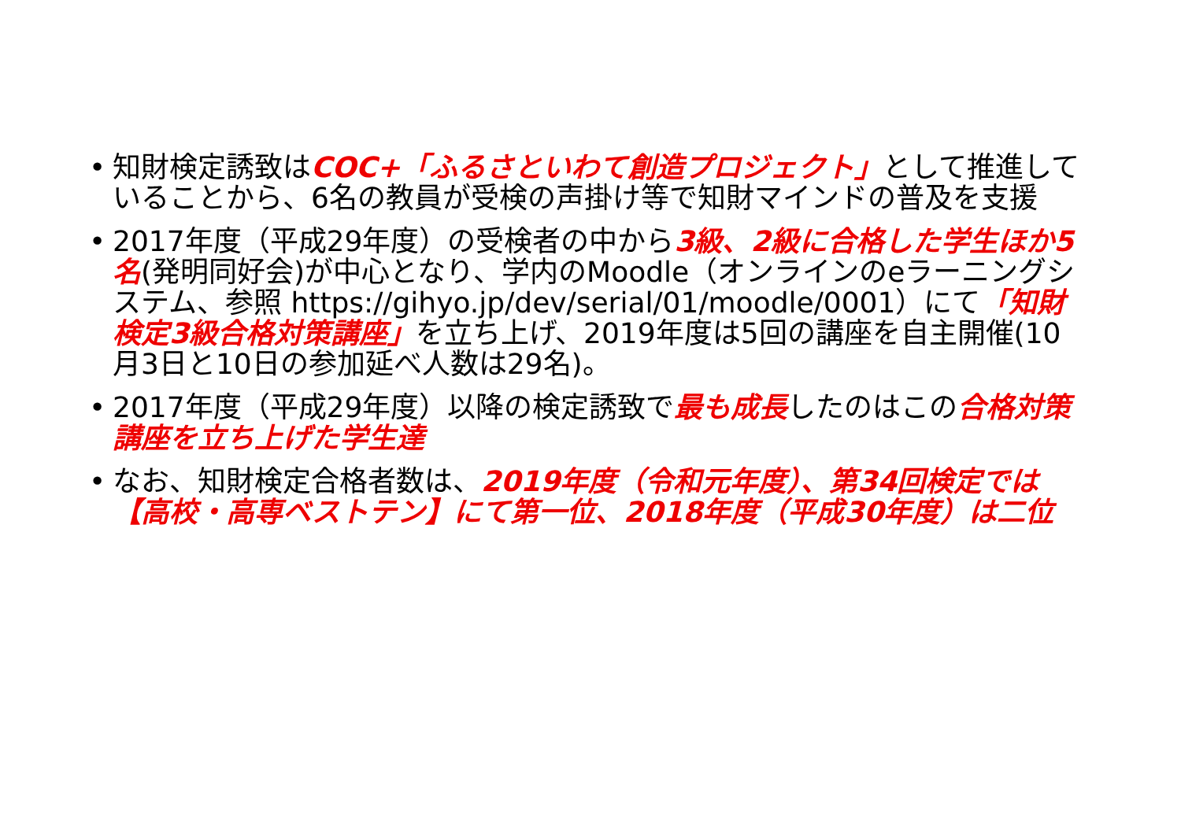• 知財検定誘致はCOC+「ふるさといわて創造プロジェクト」として推進していることから、6名の教員が受検の声掛け等で知財マインドの普及を支援
• 2017年度（平成29年度）の受検者の中から3級、2級に合格した学生ほか5名(発明同好会)が中心となり、学内のMoodle（オンラインのeラーニングシステム、参照 https://gihyo.jp/dev/serial/01/moodle/0001）にて「知財検定3級合格対策講座」を立ち上げ、2019年度は5回の講座を自主開催(10月3日と10日の参加延べ人数は29名)。
• 2017年度（平成29年度）以降の検定誘致で最も成長したのはこの合格対策講座を立ち上げた学生達
• なお、知財検定合格者数は、2019年度（令和元年度）、第34回検定では【高校・高専ベストテン】にて第一位、2018年度（平成30年度）は二位